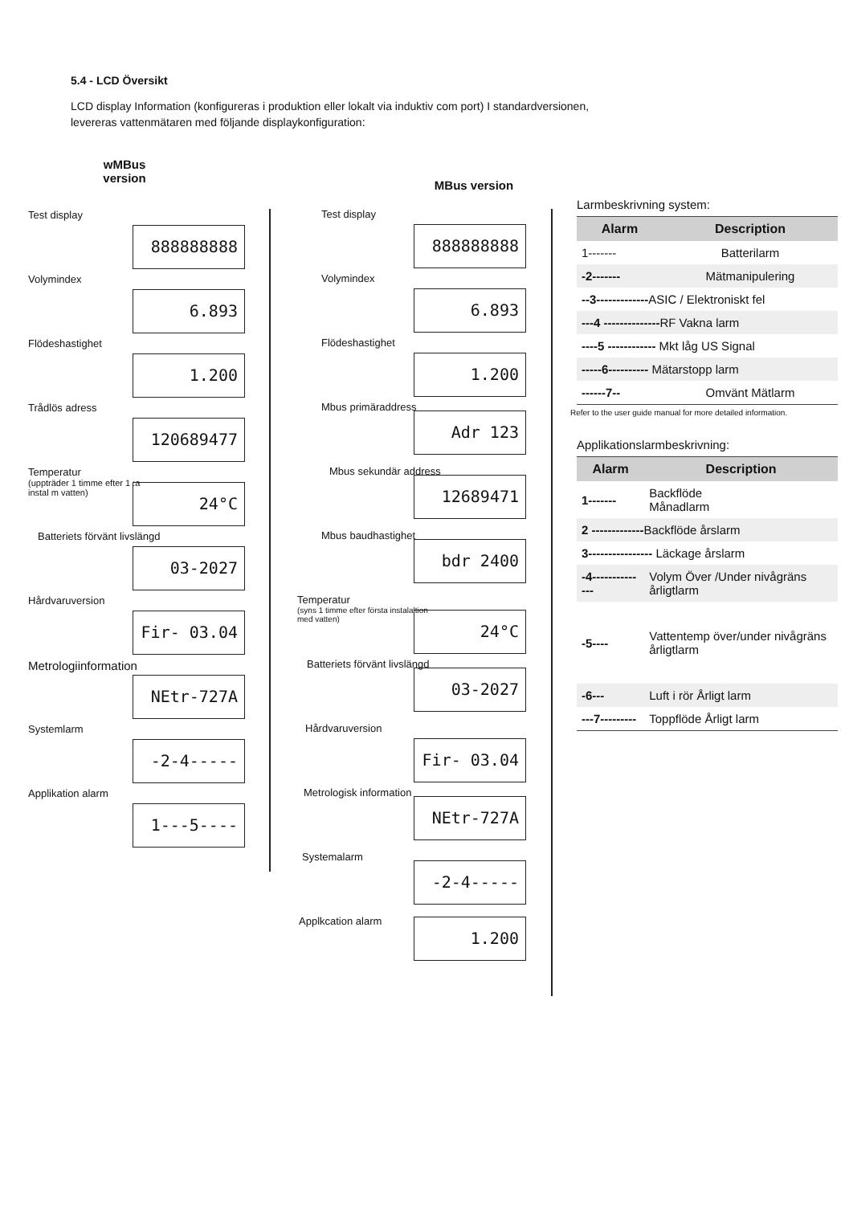5.4 - LCD Översikt
LCD display Information (konfigureras i produktion eller lokalt via induktiv com port) I standardversionen, levereras vattenmätaren med följande displaykonfiguration:
wMBus
version
Test display
888888888
Volymindex
6.893
Flödeshastighet
1.200
Trådlös adress
120689477
Temperatur
(uppträder 1 timme efter 1 :a instal m vatten)
24°C
Batteriets förvänt livslängd
03-2027
Hårdvaruversion
Fir- 03.04
Metrologiinformation
NEtr-727A
Systemlarm
-2-4-----
Applikation alarm
1---5----
MBus version
Test display
888888888
Volymindex
6.893
Flödeshastighet
1.200
Mbus primäraddress
Adr 123
Mbus sekundär address
12689471
Mbus baudhastighet
bdr 2400
Temperatur
(syns 1 timme efter första instalaltion med vatten)
24°C
Batteriets förvänt livslängd
03-2027
Hårdvaruversion
Fir- 03.04
Metrologisk information
NEtr-727A
Systemalarm
-2-4-----
Applkcation alarm 1.200
Larmbeskrivning system:
| Alarm | Description |
| --- | --- |
| 1------- | Batterilarm |
| -2------- | Mätmanipulering |
| --3------------- ASIC / Elektroniskt fel | |
| ---4 -------------- RF Vakna larm | |
| ----5 ------------ Mkt låg US Signal | |
| -----6---------- Mätarstopp larm | |
| ------7-- | Omvänt Mätlarm |
Refer to the user guide manual for more detailed information.
Applikationslarmbeskrivning:
| Alarm | Description |
| --- | --- |
| 1------- | Backflöde Månadlarm |
| 2 ------------- Backflöde årslarm | |
| 3---------------- Läckage årslarm | |
| -4-------------- | Volym Över /Under nivågräns årligtlarm |
| -5---- | Vattentemp över/under nivågräns årligtlarm |
| -6--- | Luft i rör Årligt larm |
| ---7--------- | Toppflöde Årligt larm |